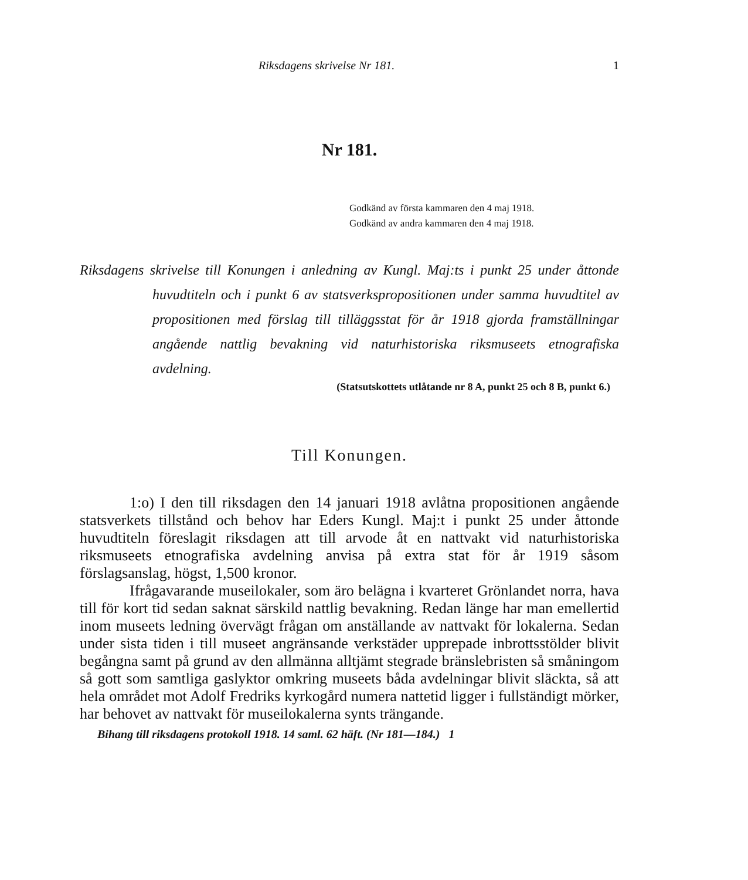Riksdagens skrivelse Nr 181. 1
Nr 181.
Godkänd av första kammaren den 4 maj 1918.
Godkänd av andra kammaren den 4 maj 1918.
Riksdagens skrivelse till Konungen i anledning av Kungl. Maj:ts i punkt 25 under åttonde huvudtiteln och i punkt 6 av statsverkspropositionen under samma huvudtitel av propositionen med förslag till tilläggsstat för år 1918 gjorda framställningar angående nattlig bevakning vid naturhistoriska riksmuseets etnografiska avdelning.
(Statsutskottets utlåtande nr 8 A, punkt 25 och 8 B, punkt 6.)
Till Konungen.
1:o) I den till riksdagen den 14 januari 1918 avlåtna propositionen angående statsverkets tillstånd och behov har Eders Kungl. Maj:t i punkt 25 under åttonde huvudtiteln föreslagit riksdagen att till arvode åt en nattvakt vid naturhistoriska riksmuseets etnografiska avdelning anvisa på extra stat för år 1919 såsom förslagsanslag, högst, 1,500 kronor.
Ifrågavarande museilokaler, som äro belägna i kvarteret Grönlandet norra, hava till för kort tid sedan saknat särskild nattlig bevakning. Redan länge har man emellertid inom museets ledning övervägt frågan om anställande av nattvakt för lokalerna. Sedan under sista tiden i till museet angränsande verkstäder upprepade inbrottsstölder blivit begångna samt på grund av den allmänna alltjämt stegrade bränslebristen så småningom så gott som samtliga gaslyktor omkring museets båda avdelningar blivit släckta, så att hela området mot Adolf Fredriks kyrkogård numera nattetid ligger i fullständigt mörker, har behovet av nattvakt för museilokalerna synts trängande.
Bihang till riksdagens protokoll 1918. 14 saml. 62 häft. (Nr 181—184.) 1